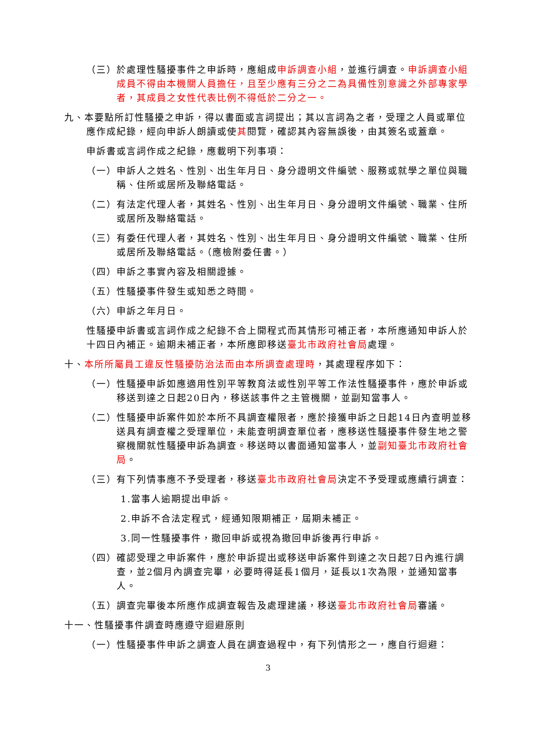（三）於處理性騷擾事件之申訴時，應組成申訴調查小組，並進行調查。申訴調查小組成員不得由本機關人員擔任，且至少應有三分之二為具備性別意識之外部專家學者，其成員之女性代表比例不得低於二分之一。
九、本要點所訂性騷擾之申訴，得以書面或言詞提出；其以言詞為之者，受理之人員或單位應作成紀錄，經向申訴人朗讀或使其閱覽，確認其內容無誤後，由其簽名或蓋章。
申訴書或言詞作成之紀錄，應載明下列事項：
（一）申訴人之姓名、性別、出生年月日、身分證明文件編號、服務或就學之單位與職稱、住所或居所及聯絡電話。
（二）有法定代理人者，其姓名、性別、出生年月日、身分證明文件編號、職業、住所或居所及聯絡電話。
（三）有委任代理人者，其姓名、性別、出生年月日、身分證明文件編號、職業、住所或居所及聯絡電話。（應檢附委任書。）
（四）申訴之事實內容及相關證據。
（五）性騷擾事件發生或知悉之時間。
（六）申訴之年月日。
性騷擾申訴書或言詞作成之紀錄不合上開程式而其情形可補正者，本所應通知申訴人於十四日內補正。逾期未補正者，本所應即移送臺北市政府社會局處理。
十、本所所屬員工違反性騷擾防治法而由本所調查處理時，其處理程序如下：
（一）性騷擾申訴如應適用性別平等教育法或性別平等工作法性騷擾事件，應於申訴或移送到達之日起20日內，移送該事件之主管機關，並副知當事人。
（二）性騷擾申訴案件如於本所不具調查權限者，應於接獲申訴之日起14日內查明並移送具有調查權之受理單位，未能查明調查單位者，應移送性騷擾事件發生地之警察機關就性騷擾申訴為調查。移送時以書面通知當事人，並副知臺北市政府社會局。
（三）有下列情事應不予受理者，移送臺北市政府社會局決定不予受理或應續行調查：
1.當事人逾期提出申訴。
2.申訴不合法定程式，經通知限期補正，屆期未補正。
3.同一性騷擾事件，撤回申訴或視為撤回申訴後再行申訴。
（四）確認受理之申訴案件，應於申訴提出或移送申訴案件到達之次日起7日內進行調查，並2個月內調查完畢，必要時得延長1個月，延長以1次為限，並通知當事人。
（五）調查完畢後本所應作成調查報告及處理建議，移送臺北市政府社會局審議。
十一、性騷擾事件調查時應遵守迴避原則
（一）性騷擾事件申訴之調查人員在調查過程中，有下列情形之一，應自行迴避：
3